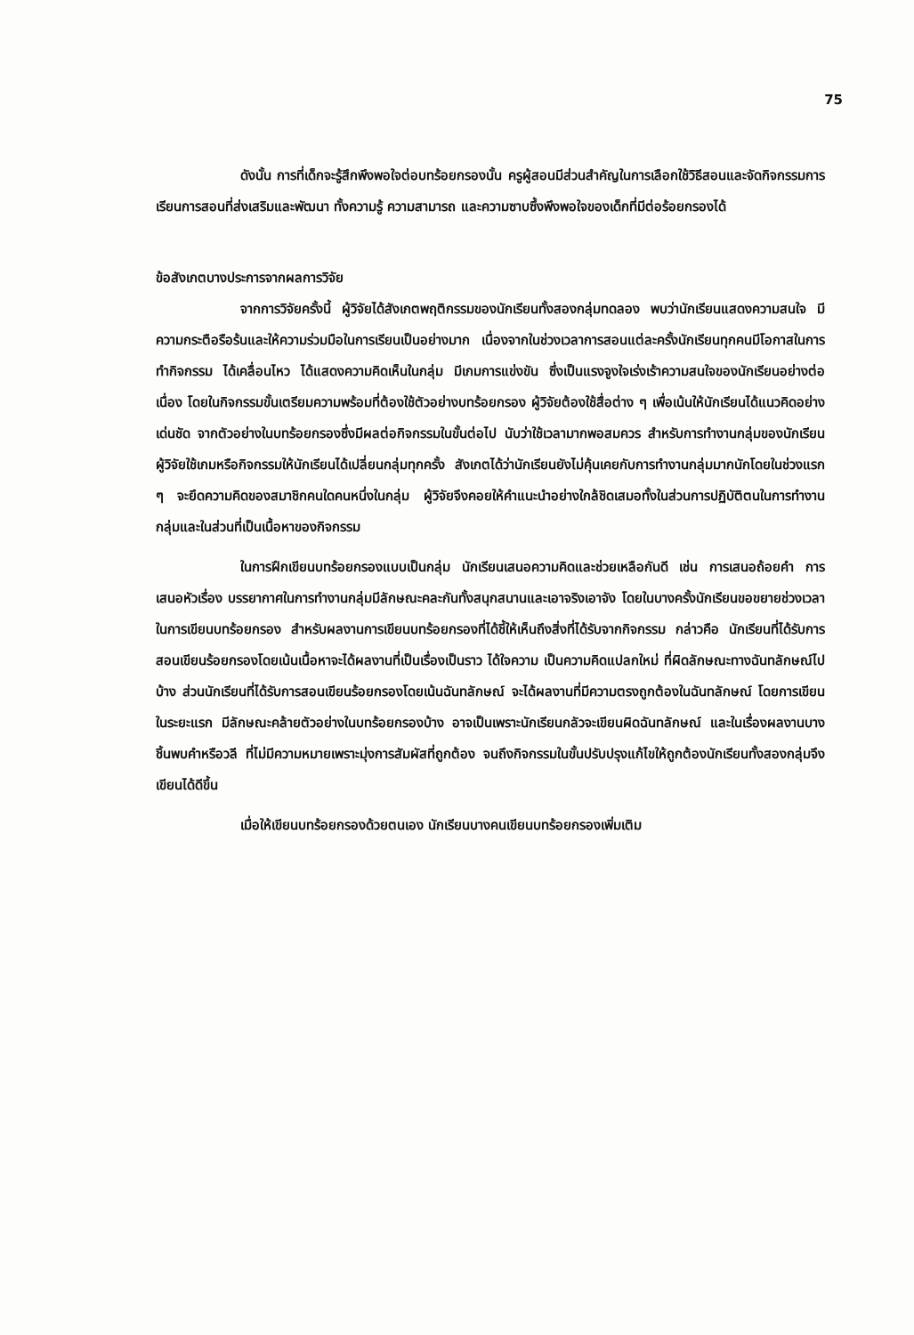75
ดังนั้น การที่เด็กจะรู้สึกพึงพอใจต่อบทร้อยกรองนั้น ครูผู้สอนมีส่วนสำคัญในการเลือกใช้วิธีสอนและจัดกิจกรรมการเรียนการสอนที่ส่งเสริมและพัฒนา ทั้งความรู้ ความสามารถ และความซาบซึ้งพึงพอใจของเด็กที่มีต่อร้อยกรองได้
ข้อสังเกตบางประการจากผลการวิจัย
จากการวิจัยครั้งนี้ ผู้วิจัยได้สังเกตพฤติกรรมของนักเรียนทั้งสองกลุ่มทดลอง พบว่านักเรียนแสดงความสนใจ มีความกระตือรือร้นและให้ความร่วมมือในการเรียนเป็นอย่างมาก เนื่องจากในช่วงเวลาการสอนแต่ละครั้งนักเรียนทุกคนมีโอกาสในการทำกิจกรรม ได้เคลื่อนไหว ได้แสดงความคิดเห็นในกลุ่ม มีเกมการแข่งขัน ซึ่งเป็นแรงจูงใจเร่งเร้าความสนใจของนักเรียนอย่างต่อเนื่อง โดยในกิจกรรมขั้นเตรียมความพร้อมที่ต้องใช้ตัวอย่างบทร้อยกรอง ผู้วิจัยต้องใช้สื่อต่าง ๆ เพื่อเน้นให้นักเรียนได้แนวคิดอย่างเด่นชัด จากตัวอย่างในบทร้อยกรองซึ่งมีผลต่อกิจกรรมในขั้นต่อไป นับว่าใช้เวลามากพอสมควร สำหรับการทำงานกลุ่มของนักเรียนผู้วิจัยใช้เกมหรือกิจกรรมให้นักเรียนได้เปลี่ยนกลุ่มทุกครั้ง สังเกตได้ว่านักเรียนยังไม่คุ้นเคยกับการทำงานกลุ่มมากนักโดยในช่วงแรก ๆ จะยึดความคิดของสมาชิกคนใดคนหนึ่งในกลุ่ม ผู้วิจัยจึงคอยให้คำแนะนำอย่างใกล้ชิดเสมอทั้งในส่วนการปฏิบัติตนในการทำงานกลุ่มและในส่วนที่เป็นเนื้อหาของกิจกรรม
ในการฝึกเขียนบทร้อยกรองแบบเป็นกลุ่ม นักเรียนเสนอความคิดและช่วยเหลือกันดี เช่น การเสนอถ้อยคำ การเสนอหัวเรื่อง บรรยากาศในการทำงานกลุ่มมีลักษณะคละกันทั้งสนุกสนานและเอาจริงเอาจัง โดยในบางครั้งนักเรียนขอขยายช่วงเวลาในการเขียนบทร้อยกรอง สำหรับผลงานการเขียนบทร้อยกรองที่ได้ชี้ให้เห็นถึงสิ่งที่ได้รับจากกิจกรรม กล่าวคือ นักเรียนที่ได้รับการสอนเขียนร้อยกรองโดยเน้นเนื้อหาจะได้ผลงานที่เป็นเรื่องเป็นราว ได้ใจความ เป็นความคิดแปลกใหม่ ที่ผิดลักษณะทางฉันทลักษณ์ไปบ้าง ส่วนนักเรียนที่ได้รับการสอนเขียนร้อยกรองโดยเน้นฉันทลักษณ์ จะได้ผลงานที่มีความตรงถูกต้องในฉันทลักษณ์ โดยการเขียนในระยะแรก มีลักษณะคล้ายตัวอย่างในบทร้อยกรองบ้าง อาจเป็นเพราะนักเรียนกลัวจะเขียนผิดฉันทลักษณ์ และในเรื่องผลงานบางชิ้นพบคำหรือวลี ที่ไม่มีความหมายเพราะมุ่งการสัมผัสที่ถูกต้อง จนถึงกิจกรรมในขั้นปรับปรุงแก้ไขให้ถูกต้องนักเรียนทั้งสองกลุ่มจึงเขียนได้ดีขึ้น
เมื่อให้เขียนบทร้อยกรองด้วยตนเอง นักเรียนบางคนเขียนบทร้อยกรองเพิ่มเติม